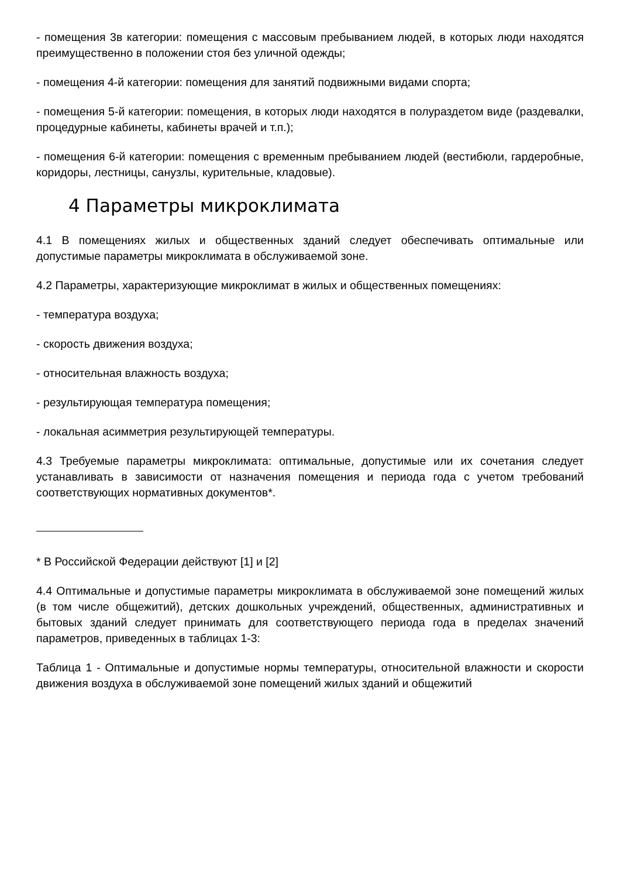- помещения 3в категории: помещения с массовым пребыванием людей, в которых люди находятся преимущественно в положении стоя без уличной одежды;
- помещения 4-й категории: помещения для занятий подвижными видами спорта;
- помещения 5-й категории: помещения, в которых люди находятся в полураздетом виде (раздевалки, процедурные кабинеты, кабинеты врачей и т.п.);
- помещения 6-й категории: помещения с временным пребыванием людей (вестибюли, гардеробные, коридоры, лестницы, санузлы, курительные, кладовые).
4 Параметры микроклимата
4.1 В помещениях жилых и общественных зданий следует обеспечивать оптимальные или допустимые параметры микроклимата в обслуживаемой зоне.
4.2 Параметры, характеризующие микроклимат в жилых и общественных помещениях:
- температура воздуха;
- скорость движения воздуха;
- относительная влажность воздуха;
- результирующая температура помещения;
- локальная асимметрия результирующей температуры.
4.3 Требуемые параметры микроклимата: оптимальные, допустимые или их сочетания следует устанавливать в зависимости от назначения помещения и периода года с учетом требований соответствующих нормативных документов*.
* В Российской Федерации действуют [1] и [2]
4.4 Оптимальные и допустимые параметры микроклимата в обслуживаемой зоне помещений жилых (в том числе общежитий), детских дошкольных учреждений, общественных, административных и бытовых зданий следует принимать для соответствующего периода года в пределах значений параметров, приведенных в таблицах 1-3:
Таблица 1 - Оптимальные и допустимые нормы температуры, относительной влажности и скорости движения воздуха в обслуживаемой зоне помещений жилых зданий и общежитий